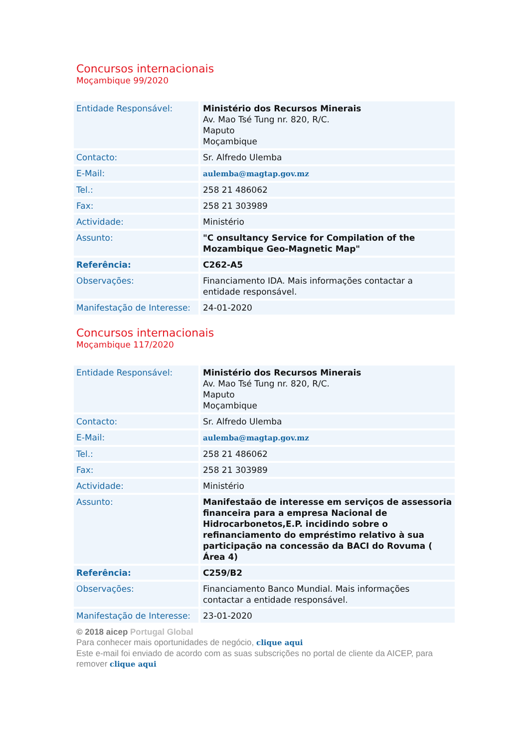Concursos internacionais
Moçambique 99/2020
| Entidade Responsável: | Ministério dos Recursos Minerais Av. Mao Tsé Tung nr. 820, R/C. Maputo Moçambique |
| Contacto: | Sr. Alfredo Ulemba |
| E-Mail: | aulemba@magtap.gov.mz |
| Tel.: | 258 21 486062 |
| Fax: | 258 21 303989 |
| Actividade: | Ministério |
| Assunto: | "C onsultancy Service for Compilation of the Mozambique Geo-Magnetic Map" |
| Referência: | C262-A5 |
| Observações: | Financiamento IDA. Mais informações contactar a entidade responsável. |
| Manifestação de Interesse: | 24-01-2020 |
Concursos internacionais
Moçambique 117/2020
| Entidade Responsável: | Ministério dos Recursos Minerais Av. Mao Tsé Tung nr. 820, R/C. Maputo Moçambique |
| Contacto: | Sr. Alfredo Ulemba |
| E-Mail: | aulemba@magtap.gov.mz |
| Tel.: | 258 21 486062 |
| Fax: | 258 21 303989 |
| Actividade: | Ministério |
| Assunto: | Manifestaão de interesse em serviços de assessoria financeira para a empresa Nacional de Hidrocarbonetos,E.P. incidindo sobre o refinanciamento do empréstimo relativo à sua participação na concessão da BACI do Rovuma ( Área 4) |
| Referência: | C259/B2 |
| Observações: | Financiamento Banco Mundial. Mais informações contactar a entidade responsável. |
| Manifestação de Interesse: | 23-01-2020 |
© 2018 aicep Portugal Global
Para conhecer mais oportunidades de negócio, clique aqui
Este e-mail foi enviado de acordo com as suas subscrições no portal de cliente da AICEP, para remover clique aqui